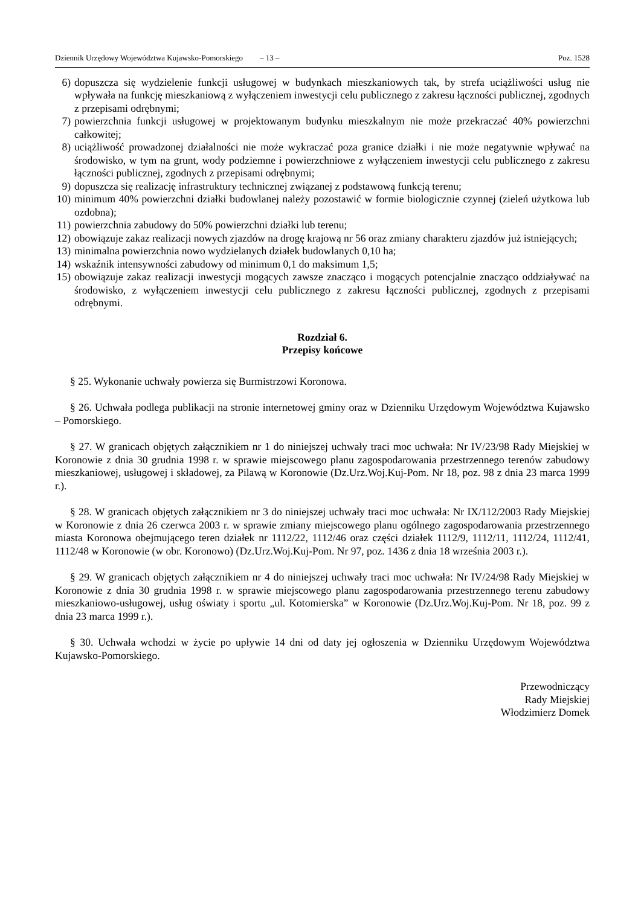Dziennik Urzędowy Województwa Kujawsko-Pomorskiego – 13 – Poz. 1528
6) dopuszcza się wydzielenie funkcji usługowej w budynkach mieszkaniowych tak, by strefa uciążliwości usług nie wpływała na funkcję mieszkaniową z wyłączeniem inwestycji celu publicznego z zakresu łączności publicznej, zgodnych z przepisami odrębnymi;
7) powierzchnia funkcji usługowej w projektowanym budynku mieszkalnym nie może przekraczać 40% powierzchni całkowitej;
8) uciążliwość prowadzonej działalności nie może wykraczać poza granice działki i nie może negatywnie wpływać na środowisko, w tym na grunt, wody podziemne i powierzchniowe z wyłączeniem inwestycji celu publicznego z zakresu łączności publicznej, zgodnych z przepisami odrębnymi;
9) dopuszcza się realizację infrastruktury technicznej związanej z podstawową funkcją terenu;
10) minimum 40% powierzchni działki budowlanej należy pozostawić w formie biologicznie czynnej (zieleń użytkowa lub ozdobna);
11) powierzchnia zabudowy do 50% powierzchni działki lub terenu;
12) obowiązuje zakaz realizacji nowych zjazdów na drogę krajową nr 56 oraz zmiany charakteru zjazdów już istniejących;
13) minimalna powierzchnia nowo wydzielanych działek budowlanych 0,10 ha;
14) wskaźnik intensywności zabudowy od minimum 0,1 do maksimum 1,5;
15) obowiązuje zakaz realizacji inwestycji mogących zawsze znacząco i mogących potencjalnie znacząco oddziaływać na środowisko, z wyłączeniem inwestycji celu publicznego z zakresu łączności publicznej, zgodnych z przepisami odrębnymi.
Rozdział 6.
Przepisy końcowe
§ 25. Wykonanie uchwały powierza się Burmistrzowi Koronowa.
§ 26. Uchwała podlega publikacji na stronie internetowej gminy oraz w Dzienniku Urzędowym Województwa Kujawsko – Pomorskiego.
§ 27. W granicach objętych załącznikiem nr 1 do niniejszej uchwały traci moc uchwała: Nr IV/23/98 Rady Miejskiej w Koronowie z dnia 30 grudnia 1998 r. w sprawie miejscowego planu zagospodarowania przestrzennego terenów zabudowy mieszkaniowej, usługowej i składowej, za Pilawą w Koronowie (Dz.Urz.Woj.Kuj-Pom. Nr 18, poz. 98 z dnia 23 marca 1999 r.).
§ 28. W granicach objętych załącznikiem nr 3 do niniejszej uchwały traci moc uchwała: Nr IX/112/2003 Rady Miejskiej w Koronowie z dnia 26 czerwca 2003 r. w sprawie zmiany miejscowego planu ogólnego zagospodarowania przestrzennego miasta Koronowa obejmującego teren działek nr 1112/22, 1112/46 oraz części działek 1112/9, 1112/11, 1112/24, 1112/41, 1112/48 w Koronowie (w obr. Koronowo) (Dz.Urz.Woj.Kuj-Pom. Nr 97, poz. 1436 z dnia 18 września 2003 r.).
§ 29. W granicach objętych załącznikiem nr 4 do niniejszej uchwały traci moc uchwała: Nr IV/24/98 Rady Miejskiej w Koronowie z dnia 30 grudnia 1998 r. w sprawie miejscowego planu zagospodarowania przestrzennego terenu zabudowy mieszkaniowo-usługowej, usług oświaty i sportu „ul. Kotomierska” w Koronowie (Dz.Urz.Woj.Kuj-Pom. Nr 18, poz. 99 z dnia 23 marca 1999 r.).
§ 30. Uchwała wchodzi w życie po upływie 14 dni od daty jej ogłoszenia w Dzienniku Urzędowym Województwa Kujawsko-Pomorskiego.
Przewodniczący
Rady Miejskiej
Włodzimierz Domek